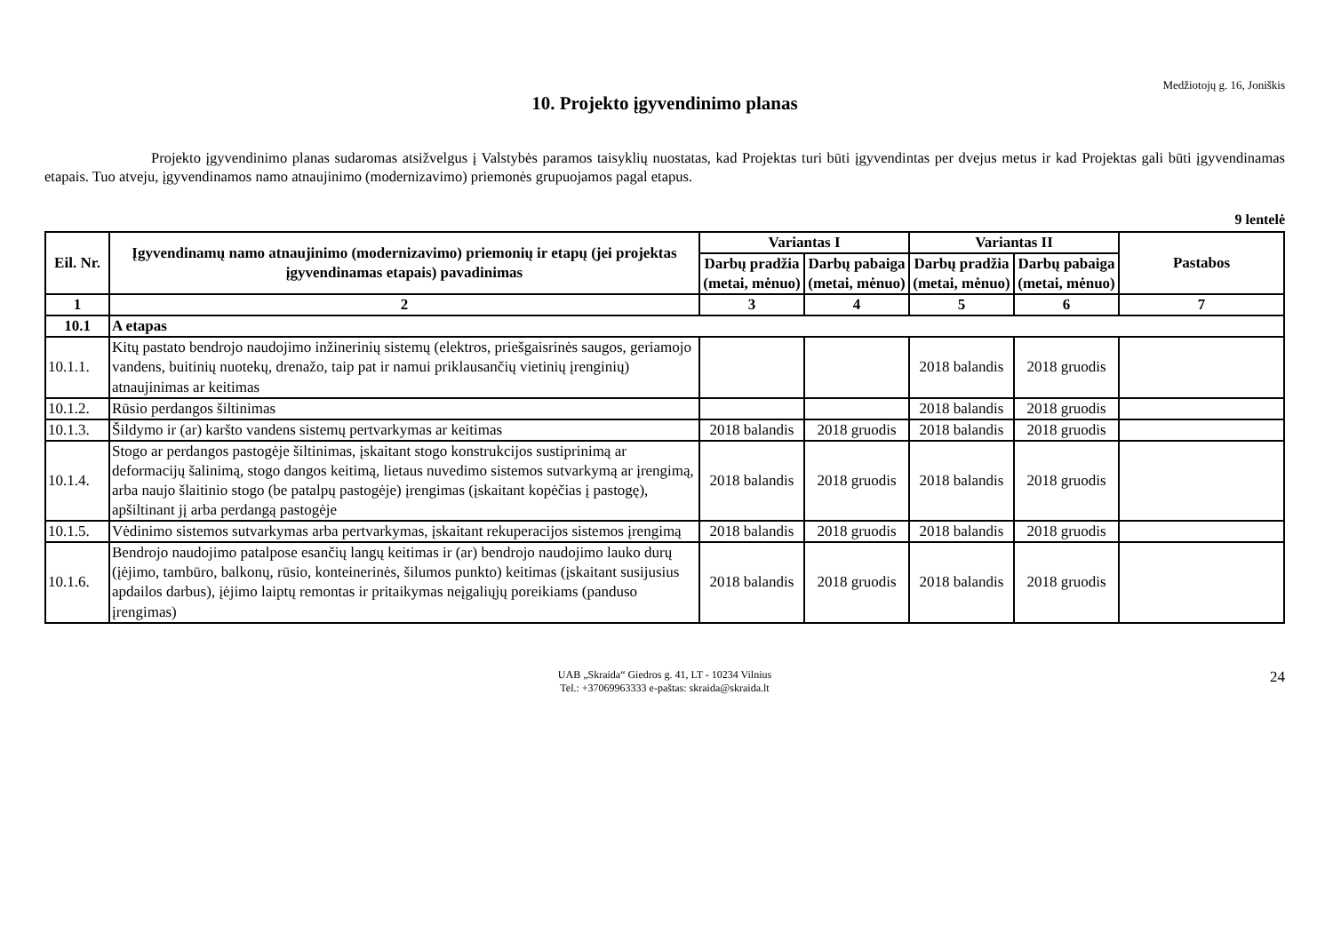Medžiotojų g. 16, Joniškis
10. Projekto įgyvendinimo planas
Projekto įgyvendinimo planas sudaromas atsižvelgus į Valstybės paramos taisyklių nuostatas, kad Projektas turi būti įgyvendintas per dvejus metus ir kad Projektas gali būti įgyvendinamas etapais. Tuo atveju, įgyvendinamos namo atnaujinimo (modernizavimo) priemonės grupuojamos pagal etapus.
9 lentelė
| Eil. Nr. | Įgyvendinamų namo atnaujinimo (modernizavimo) priemonių ir etapų (jei projektas įgyvendinamas etapais) pavadinimas | Variantas I | | Variantas II | | Pastabos |
| --- | --- | --- | --- | --- | --- | --- |
| | | Darbų pradžia (metai, mėnuo) | Darbų pabaiga (metai, mėnuo) | Darbų pradžia (metai, mėnuo) | Darbų pabaiga (metai, mėnuo) | |
| 1 | 2 | 3 | 4 | 5 | 6 | 7 |
| 10.1 | A etapas | | | | | |
| 10.1.1. | Kitų pastato bendrojo naudojimo inžinerinių sistemų (elektros, priešgaisrinės saugos, geriamojo vandens, buitinių nuotekų, drenažo, taip pat ir namui priklausančių vietinių įrenginių) atnaujinimas ar keitimas | | | 2018 balandis | 2018 gruodis | |
| 10.1.2. | Rūsio perdangos šiltinimas | | | 2018 balandis | 2018 gruodis | |
| 10.1.3. | Šildymo ir (ar) karšto vandens sistemų pertvarkymas ar keitimas | 2018 balandis | 2018 gruodis | 2018 balandis | 2018 gruodis | |
| 10.1.4. | Stogo ar perdangos pastogėje šiltinimas, įskaitant stogo konstrukcijos sustiprinimą ar deformacijų šalinimą, stogo dangos keitimą, lietaus nuvedimo sistemos sutvarkymą ar įrengimą, arba naujo šlaitinio stogo (be patalpų pastogėje) įrengimas (įskaitant kopėčias į pastogę), apšiltinant jį arba perdangą pastogėje | 2018 balandis | 2018 gruodis | 2018 balandis | 2018 gruodis | |
| 10.1.5. | Vėdinimo sistemos sutvarkymas arba pertvarkymas, įskaitant rekuperacijos sistemos įrengimą | 2018 balandis | 2018 gruodis | 2018 balandis | 2018 gruodis | |
| 10.1.6. | Bendrojo naudojimo patalpose esančių langų keitimas ir (ar) bendrojo naudojimo lauko durų (įėjimo, tambūro, balkonų, rūsio, konteinerinės, šilumos punkto) keitimas (įskaitant susijusius apdailos darbus), įėjimo laiptų remontas ir pritaikymas neįgaliųjų poreikiams (panduso įrengimas) | 2018 balandis | 2018 gruodis | 2018 balandis | 2018 gruodis | |
UAB „Skraida“ Giedros g. 41, LT - 10234 Vilnius
Tel.: +37069963333 e-paštas: skraida@skraida.lt
24